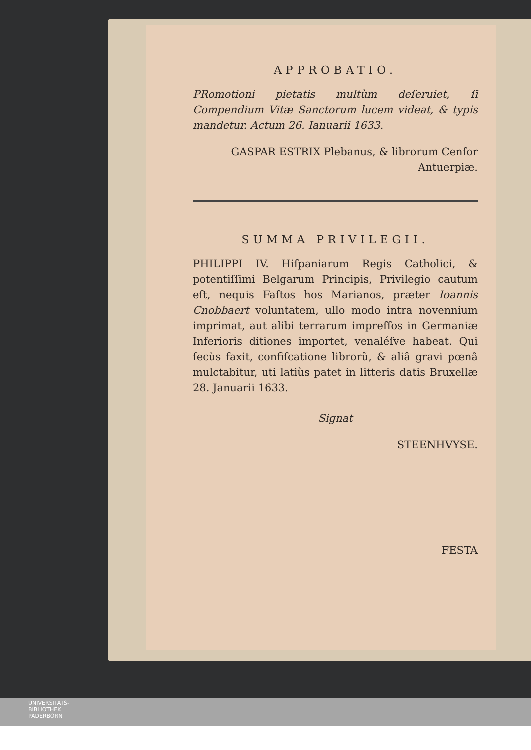APPROBATIO.
PRomotioni pietatis multùm deſeruiet, ſi Compendium Vitæ Sanctorum lucem videat, & typis mandetur. Actum 26. Ianuarii 1633.
GASPAR ESTRIX Plebanus, & librorum Cenſor Antuerpiæ.
SUMMA PRIVILEGII.
PHILIPPI IV. Hiſpaniarum Regis Catholici, & potentiſſimi Belgarum Principis, Privilegio cautum eſt, nequis Faſtos hos Marianos, præter Ioannis Cnobbaert voluntatem, ullo modo intra novennium imprimat, aut alibi terrarum impreſſos in Germaniæ Inferioris ditiones importet, venaléſve habeat. Qui ſecùs faxit, confiſcatione librorũ, & aliâ gravi pœnâ mulctabitur, uti latiùs patet in litteris datis Bruxellæ 28. Januarii 1633.
Signat
STEENHVYSE.
FESTA
UNIVERSITÄTS-
BIBLIOTHEK
PADERBORN